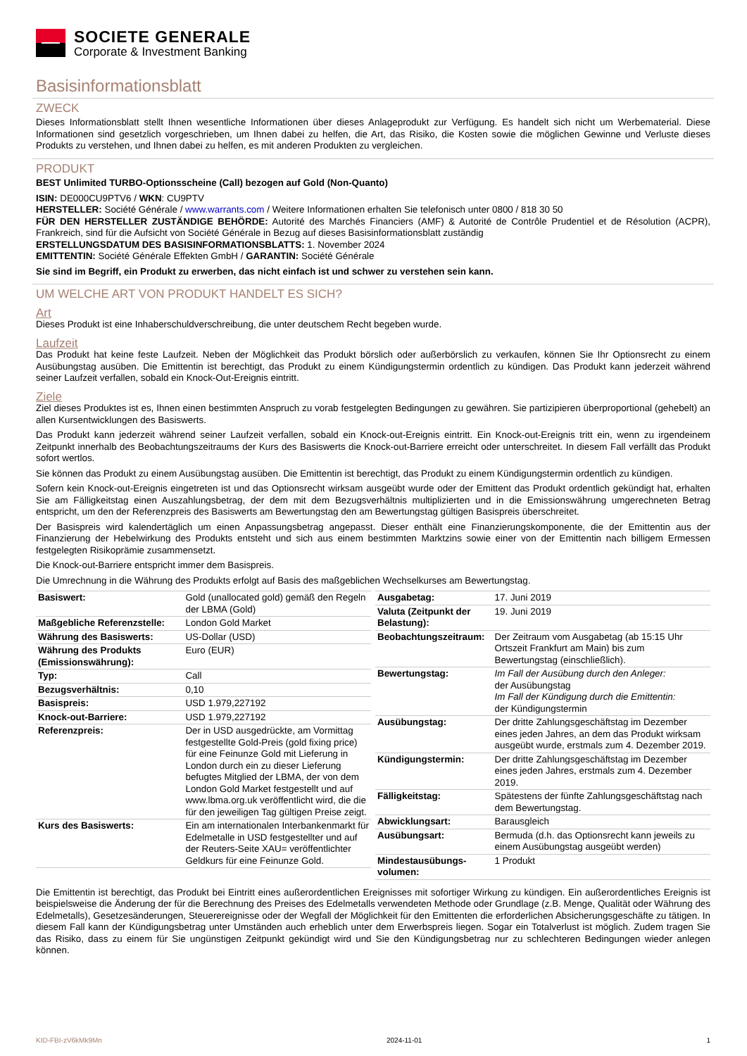SOCIETE GENERALE
Corporate & Investment Banking
Basisinformationsblatt
ZWECK
Dieses Informationsblatt stellt Ihnen wesentliche Informationen über dieses Anlageprodukt zur Verfügung. Es handelt sich nicht um Werbematerial. Diese Informationen sind gesetzlich vorgeschrieben, um Ihnen dabei zu helfen, die Art, das Risiko, die Kosten sowie die möglichen Gewinne und Verluste dieses Produkts zu verstehen, und Ihnen dabei zu helfen, es mit anderen Produkten zu vergleichen.
PRODUKT
BEST Unlimited TURBO-Optionsscheine (Call) bezogen auf Gold (Non-Quanto)
ISIN: DE000CU9PTV6 / WKN: CU9PTV
HERSTELLER: Société Générale / www.warrants.com / Weitere Informationen erhalten Sie telefonisch unter 0800 / 818 30 50
FÜR DEN HERSTELLER ZUSTÄNDIGE BEHÖRDE: Autorité des Marchés Financiers (AMF) & Autorité de Contrôle Prudentiel et de Résolution (ACPR), Frankreich, sind für die Aufsicht von Société Générale in Bezug auf dieses Basisinformationsblatt zuständig
ERSTELLUNGSDATUM DES BASISINFORMATIONSBLATTS: 1. November 2024
EMITTENTIN: Société Générale Effekten GmbH / GARANTIN: Société Générale
Sie sind im Begriff, ein Produkt zu erwerben, das nicht einfach ist und schwer zu verstehen sein kann.
UM WELCHE ART VON PRODUKT HANDELT ES SICH?
Art
Dieses Produkt ist eine Inhaberschuldverschreibung, die unter deutschem Recht begeben wurde.
Laufzeit
Das Produkt hat keine feste Laufzeit. Neben der Möglichkeit das Produkt börslich oder außerbörslich zu verkaufen, können Sie Ihr Optionsrecht zu einem Ausübungstag ausüben. Die Emittentin ist berechtigt, das Produkt zu einem Kündigungstermin ordentlich zu kündigen. Das Produkt kann jederzeit während seiner Laufzeit verfallen, sobald ein Knock-Out-Ereignis eintritt.
Ziele
Ziel dieses Produktes ist es, Ihnen einen bestimmten Anspruch zu vorab festgelegten Bedingungen zu gewähren. Sie partizipieren überproportional (gehebelt) an allen Kursentwicklungen des Basiswerts.
Das Produkt kann jederzeit während seiner Laufzeit verfallen, sobald ein Knock-out-Ereignis eintritt. Ein Knock-out-Ereignis tritt ein, wenn zu irgendeinem Zeitpunkt innerhalb des Beobachtungszeitraums der Kurs des Basiswerts die Knock-out-Barriere erreicht oder unterschreitet. In diesem Fall verfällt das Produkt sofort wertlos.
Sie können das Produkt zu einem Ausübungstag ausüben. Die Emittentin ist berechtigt, das Produkt zu einem Kündigungstermin ordentlich zu kündigen.
Sofern kein Knock-out-Ereignis eingetreten ist und das Optionsrecht wirksam ausgeübt wurde oder der Emittent das Produkt ordentlich gekündigt hat, erhalten Sie am Fälligkeitstag einen Auszahlungsbetrag, der dem mit dem Bezugsverhältnis multiplizierten und in die Emissionswährung umgerechneten Betrag entspricht, um den der Referenzpreis des Basiswerts am Bewertungstag den am Bewertungstag gültigen Basispreis überschreitet.
Der Basispreis wird kalendertäglich um einen Anpassungsbetrag angepasst. Dieser enthält eine Finanzierungskomponente, die der Emittentin aus der Finanzierung der Hebelwirkung des Produkts entsteht und sich aus einem bestimmten Marktzins sowie einer von der Emittentin nach billigem Ermessen festgelegten Risikoprämie zusammensetzt.
Die Knock-out-Barriere entspricht immer dem Basispreis.
Die Umrechnung in die Währung des Produkts erfolgt auf Basis des maßgeblichen Wechselkurses am Bewertungstag.
| Basiswert: | Gold (unallocated gold) gemäß den Regeln der LBMA (Gold) |
| Maßgebliche Referenzstelle: | London Gold Market |
| Währung des Basiswerts: | US-Dollar (USD) |
| Währung des Produkts (Emissionswährung): | Euro (EUR) |
| Typ: | Call |
| Bezugsverhältnis: | 0,10 |
| Basispreis: | USD 1.979,227192 |
| Knock-out-Barriere: | USD 1.979,227192 |
| Referenzpreis: | Der in USD ausgedrückte, am Vormittag festgestellte Gold-Preis (gold fixing price) für eine Feinunze Gold mit Lieferung in London durch ein zu dieser Lieferung befugtes Mitglied der LBMA, der von dem London Gold Market festgestellt und auf www.lbma.org.uk veröffentlicht wird, die die für den jeweiligen Tag gültigen Preise zeigt. |
| Kurs des Basiswerts: | Ein am internationalen Interbankenmarkt für Edelmetalle in USD festgestellter und auf der Reuters-Seite XAU= veröffentlichter Geldkurs für eine Feinunze Gold. |
| Ausgabetag: | 17. Juni 2019 |
| Valuta (Zeitpunkt der Belastung): | 19. Juni 2019 |
| Beobachtungszeitraum: | Der Zeitraum vom Ausgabetag (ab 15:15 Uhr Ortszeit Frankfurt am Main) bis zum Bewertungstag (einschließlich). |
| Bewertungstag: | Im Fall der Ausübung durch den Anleger: der Ausübungstag Im Fall der Kündigung durch die Emittentin: der Kündigungstermin |
| Ausübungstag: | Der dritte Zahlungsgeschäftstag im Dezember eines jeden Jahres, an dem das Produkt wirksam ausgeübt wurde, erstmals zum 4. Dezember 2019. |
| Kündigungstermin: | Der dritte Zahlungsgeschäftstag im Dezember eines jeden Jahres, erstmals zum 4. Dezember 2019. |
| Fälligkeitstag: | Spätestens der fünfte Zahlungsgeschäftstag nach dem Bewertungstag. |
| Abwicklungsart: | Barausgleich |
| Ausübungsart: | Bermuda (d.h. das Optionsrecht kann jeweils zu einem Ausübungstag ausgeübt werden) |
| Mindestausübungs-volumen: | 1 Produkt |
Die Emittentin ist berechtigt, das Produkt bei Eintritt eines außerordentlichen Ereignisses mit sofortiger Wirkung zu kündigen. Ein außerordentliches Ereignis ist beispielsweise die Änderung der für die Berechnung des Preises des Edelmetalls verwendeten Methode oder Grundlage (z.B. Menge, Qualität oder Währung des Edelmetalls), Gesetzesänderungen, Steuerereignisse oder der Wegfall der Möglichkeit für den Emittenten die erforderlichen Absicherungsgeschäfte zu tätigen. In diesem Fall kann der Kündigungsbetrag unter Umständen auch erheblich unter dem Erwerbspreis liegen. Sogar ein Totalverlust ist möglich. Zudem tragen Sie das Risiko, dass zu einem für Sie ungünstigen Zeitpunkt gekündigt wird und Sie den Kündigungsbetrag nur zu schlechteren Bedingungen wieder anlegen können.
KID-FBI-zV6kMk9Mn 2024-11-01 1